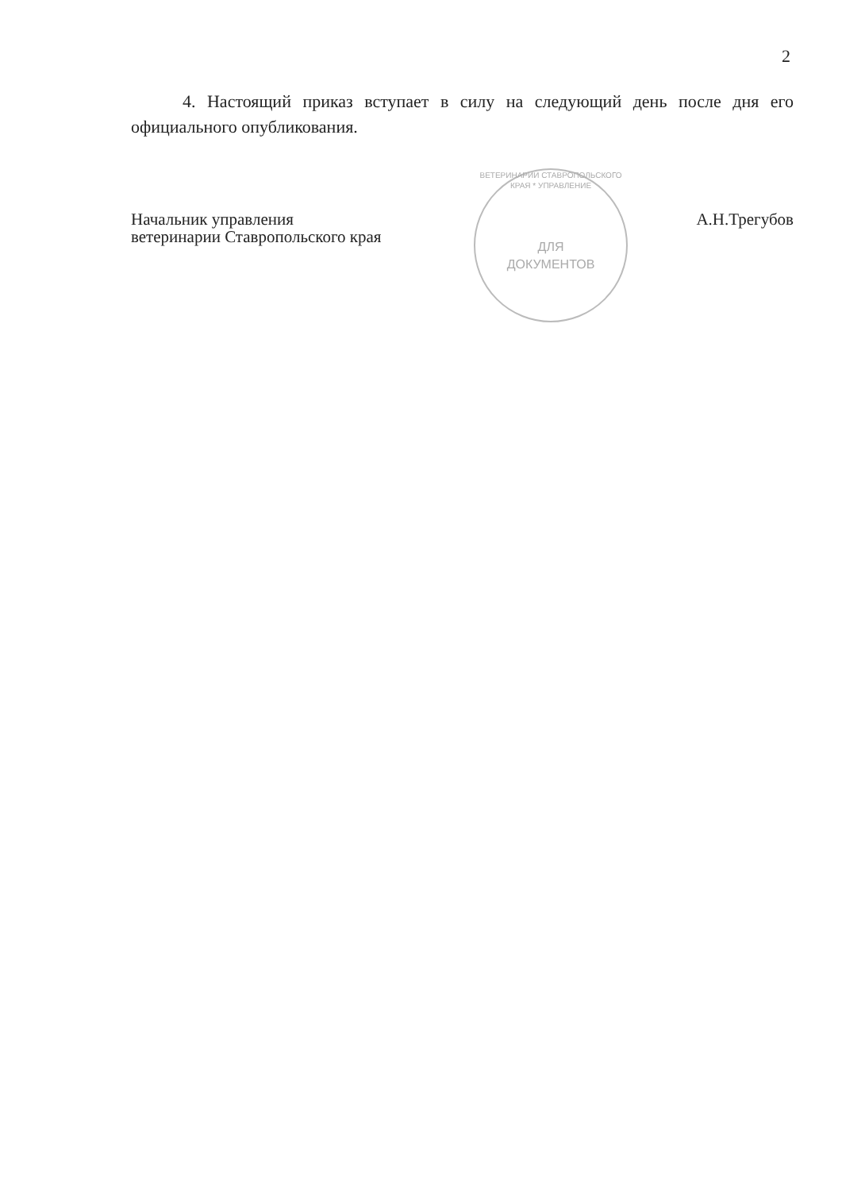2
4. Настоящий приказ вступает в силу на следующий день после дня его официального опубликования.
ВЕТЕРИНАРИИ СТАВРОПОЛЬСКОГО КРАЯ * УПРАВЛЕНИЕ
ДЛЯ
ДОКУМЕНТОВ
Начальник управления
ветеринарии Ставропольского края
А.Н.Трегубов